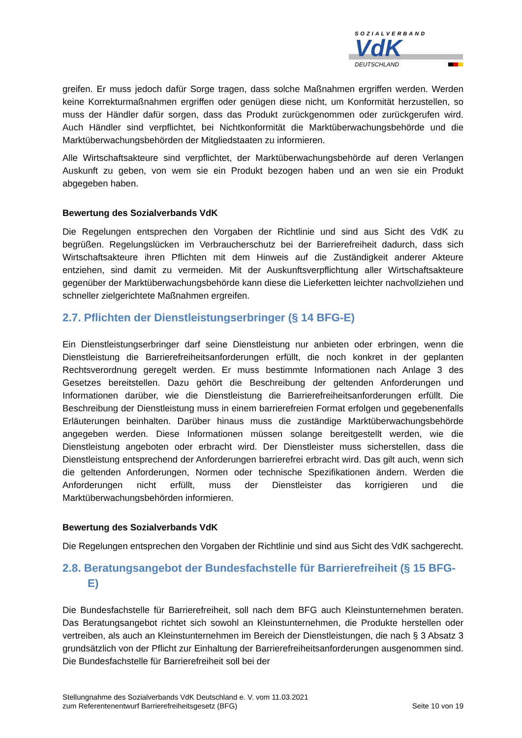SOZIALVERBAND
VdK
DEUTSCHLAND
greifen. Er muss jedoch dafür Sorge tragen, dass solche Maßnahmen ergriffen werden. Werden keine Korrekturmaßnahmen ergriffen oder genügen diese nicht, um Konformität herzustellen, so muss der Händler dafür sorgen, dass das Produkt zurückgenommen oder zurückgerufen wird. Auch Händler sind verpflichtet, bei Nichtkonformität die Marktüberwachungsbehörde und die Marktüberwachungsbehörden der Mitgliedstaaten zu informieren.
Alle Wirtschaftsakteure sind verpflichtet, der Marktüberwachungsbehörde auf deren Verlangen Auskunft zu geben, von wem sie ein Produkt bezogen haben und an wen sie ein Produkt abgegeben haben.
Bewertung des Sozialverbands VdK
Die Regelungen entsprechen den Vorgaben der Richtlinie und sind aus Sicht des VdK zu begrüßen. Regelungslücken im Verbraucherschutz bei der Barrierefreiheit dadurch, dass sich Wirtschaftsakteure ihren Pflichten mit dem Hinweis auf die Zuständigkeit anderer Akteure entziehen, sind damit zu vermeiden. Mit der Auskunftsverpflichtung aller Wirtschaftsakteure gegenüber der Marktüberwachungsbehörde kann diese die Lieferketten leichter nachvollziehen und schneller zielgerichtete Maßnahmen ergreifen.
2.7. Pflichten der Dienstleistungserbringer (§ 14 BFG-E)
Ein Dienstleistungserbringer darf seine Dienstleistung nur anbieten oder erbringen, wenn die Dienstleistung die Barrierefreiheitsanforderungen erfüllt, die noch konkret in der geplanten Rechtsverordnung geregelt werden. Er muss bestimmte Informationen nach Anlage 3 des Gesetzes bereitstellen. Dazu gehört die Beschreibung der geltenden Anforderungen und Informationen darüber, wie die Dienstleistung die Barrierefreiheitsanforderungen erfüllt. Die Beschreibung der Dienstleistung muss in einem barrierefreien Format erfolgen und gegebenenfalls Erläuterungen beinhalten. Darüber hinaus muss die zuständige Marktüberwachungsbehörde angegeben werden. Diese Informationen müssen solange bereitgestellt werden, wie die Dienstleistung angeboten oder erbracht wird. Der Dienstleister muss sicherstellen, dass die Dienstleistung entsprechend der Anforderungen barrierefrei erbracht wird. Das gilt auch, wenn sich die geltenden Anforderungen, Normen oder technische Spezifikationen ändern. Werden die Anforderungen nicht erfüllt, muss der Dienstleister das korrigieren und die Marktüberwachungsbehörden informieren.
Bewertung des Sozialverbands VdK
Die Regelungen entsprechen den Vorgaben der Richtlinie und sind aus Sicht des VdK sachgerecht.
2.8. Beratungsangebot der Bundesfachstelle für Barrierefreiheit (§ 15 BFG-E)
Die Bundesfachstelle für Barrierefreiheit, soll nach dem BFG auch Kleinstunternehmen beraten. Das Beratungsangebot richtet sich sowohl an Kleinstunternehmen, die Produkte herstellen oder vertreiben, als auch an Kleinstunternehmen im Bereich der Dienstleistungen, die nach § 3 Absatz 3 grundsätzlich von der Pflicht zur Einhaltung der Barrierefreiheitsanforderungen ausgenommen sind. Die Bundesfachstelle für Barrierefreiheit soll bei der
Stellungnahme des Sozialverbands VdK Deutschland e. V. vom 11.03.2021
zum Referentenentwurf Barrierefreiheitsgesetz (BFG)
Seite 10 von 19